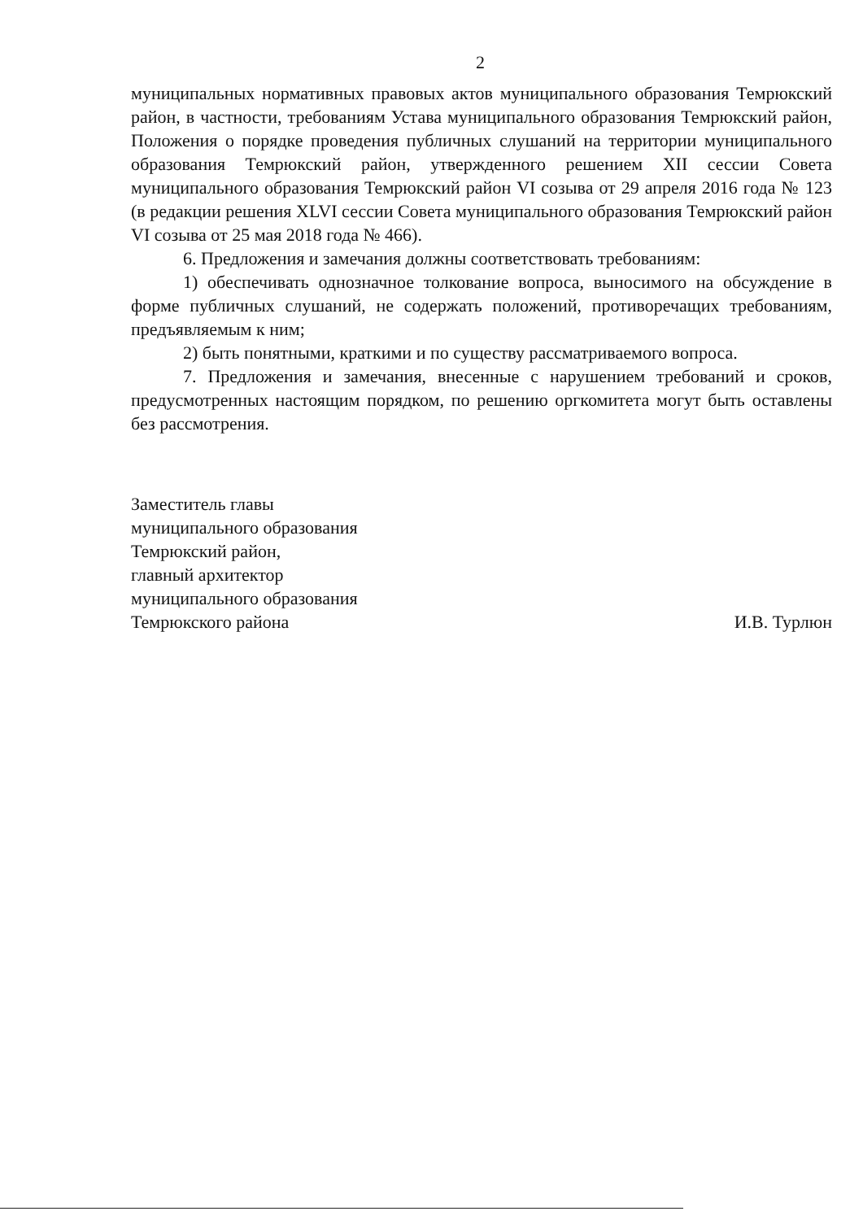2
муниципальных нормативных правовых актов муниципального образования Темрюкский район, в частности, требованиям Устава муниципального образования Темрюкский район, Положения о порядке проведения публичных слушаний на территории муниципального образования Темрюкский район, утвержденного решением XII сессии Совета муниципального образования Темрюкский район VI созыва от 29 апреля 2016 года № 123 (в редакции решения XLVI сессии Совета муниципального образования Темрюкский район VI созыва от 25 мая 2018 года № 466).
6. Предложения и замечания должны соответствовать требованиям:
1) обеспечивать однозначное толкование вопроса, выносимого на обсуждение в форме публичных слушаний, не содержать положений, противоречащих требованиям, предъявляемым к ним;
2) быть понятными, краткими и по существу рассматриваемого вопроса.
7. Предложения и замечания, внесенные с нарушением требований и сроков, предусмотренных настоящим порядком, по решению оргкомитета могут быть оставлены без рассмотрения.
Заместитель главы
муниципального образования
Темрюкский район,
главный архитектор
муниципального образования
Темрюкского района
И.В. Турлюн